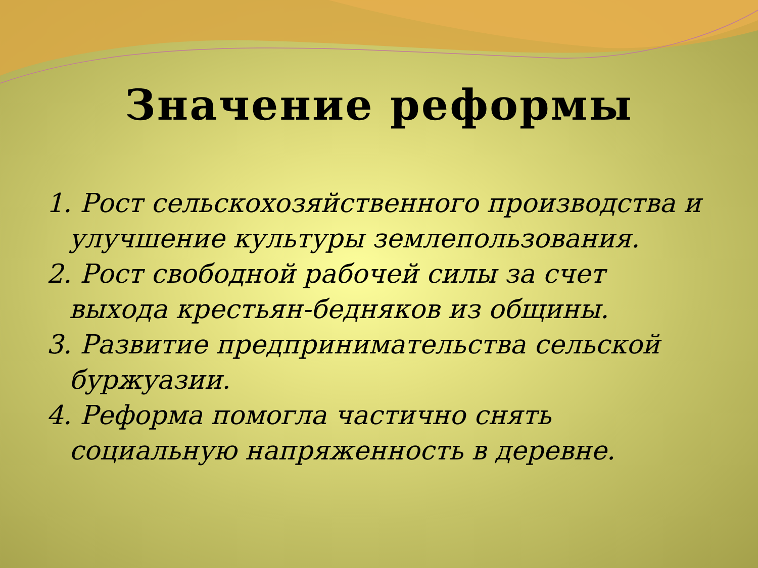Значение реформы
1. Рост сельскохозяйственного производства и улучшение культуры землепользования.
2. Рост свободной рабочей силы за счет выхода крестьян-бедняков из общины.
3. Развитие предпринимательства сельской буржуазии.
4. Реформа помогла частично снять социальную напряженность в деревне.